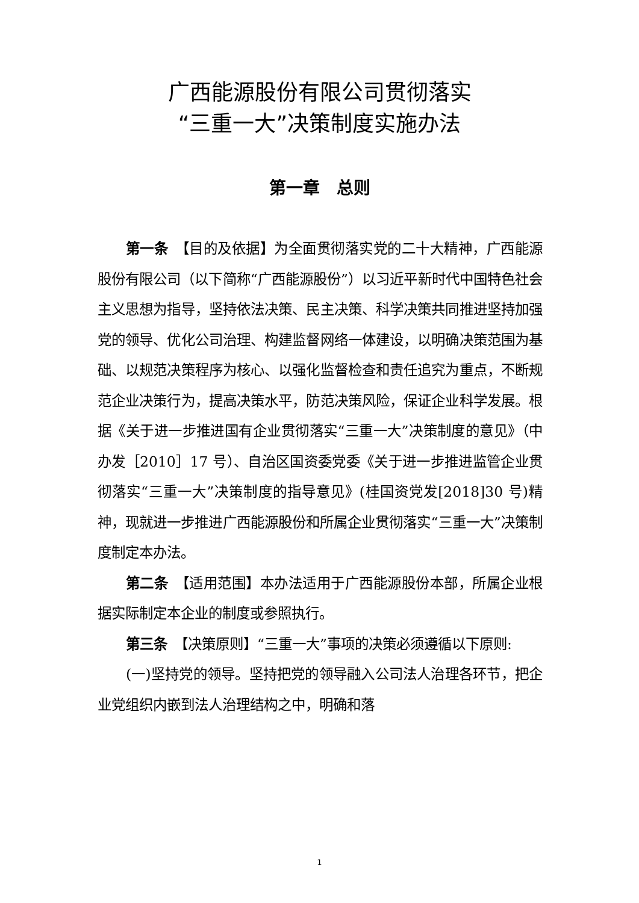广西能源股份有限公司贯彻落实
“三重一大”决策制度实施办法
第一章　总则
第一条　【目的及依据】为全面贯彻落实党的二十大精神，广西能源股份有限公司（以下简称“广西能源股份”）以习近平新时代中国特色社会主义思想为指导，坚持依法决策、民主决策、科学决策共同推进坚持加强党的领导、优化公司治理、构建监督网络一体建设，以明确决策范围为基础、以规范决策程序为核心、以强化监督检查和责任追究为重点，不断规范企业决策行为，提高决策水平，防范决策风险，保证企业科学发展。根据《关于进一步推进国有企业贯彻落实“三重一大”决策制度的意见》（中办发［2010］17 号）、自治区国资委党委《关于进一步推进监管企业贯彻落实“三重一大”决策制度的指导意见》(桂国资党发[2018]30 号)精神，现就进一步推进广西能源股份和所属企业贯彻落实“三重一大”决策制度制定本办法。
第二条　【适用范围】本办法适用于广西能源股份本部，所属企业根据实际制定本企业的制度或参照执行。
第三条　【决策原则】“三重一大”事项的决策必须遵循以下原则:
(一)坚持党的领导。坚持把党的领导融入公司法人治理各环节，把企业党组织内嵌到法人治理结构之中，明确和落
1